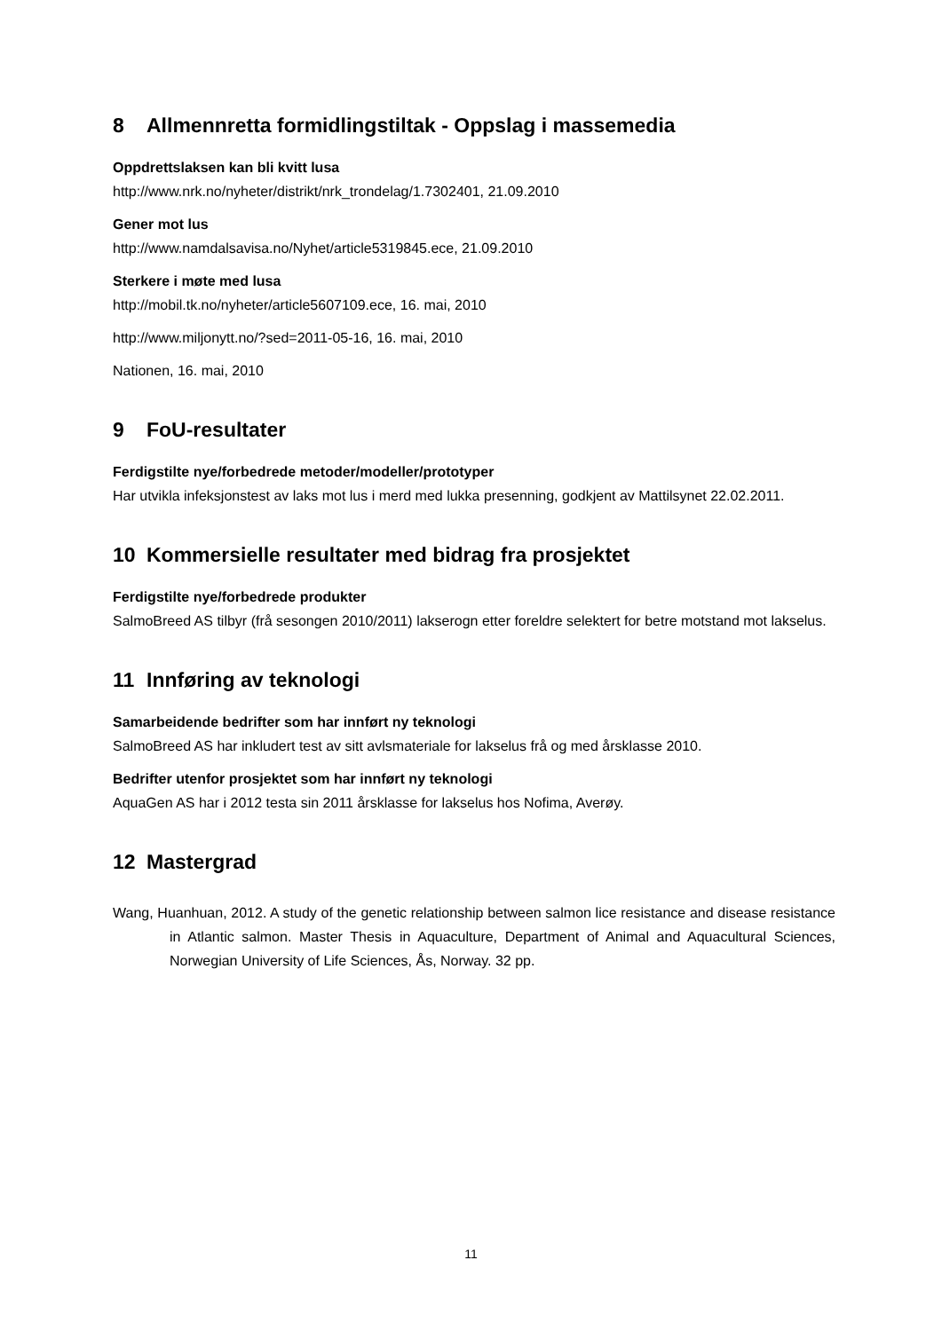8 Allmennretta formidlingstiltak - Oppslag i massemedia
Oppdrettslaksen kan bli kvitt lusa
http://www.nrk.no/nyheter/distrikt/nrk_trondelag/1.7302401, 21.09.2010
Gener mot lus
http://www.namdalsavisa.no/Nyhet/article5319845.ece, 21.09.2010
Sterkere i møte med lusa
http://mobil.tk.no/nyheter/article5607109.ece, 16. mai, 2010
http://www.miljonytt.no/?sed=2011-05-16, 16. mai, 2010
Nationen, 16. mai, 2010
9 FoU-resultater
Ferdigstilte nye/forbedrede metoder/modeller/prototyper
Har utvikla infeksjonstest av laks mot lus i merd med lukka presenning, godkjent av Mattilsynet 22.02.2011.
10 Kommersielle resultater med bidrag fra prosjektet
Ferdigstilte nye/forbedrede produkter
SalmoBreed AS tilbyr (frå sesongen 2010/2011) lakserogn etter foreldre selektert for betre motstand mot lakselus.
11 Innføring av teknologi
Samarbeidende bedrifter som har innført ny teknologi
SalmoBreed AS har inkludert test av sitt avlsmateriale for lakselus frå og med årsklasse 2010.
Bedrifter utenfor prosjektet som har innført ny teknologi
AquaGen AS har i 2012 testa sin 2011 årsklasse for lakselus hos Nofima, Averøy.
12 Mastergrad
Wang, Huanhuan, 2012. A study of the genetic relationship between salmon lice resistance and disease resistance in Atlantic salmon. Master Thesis in Aquaculture, Department of Animal and Aquacultural Sciences, Norwegian University of Life Sciences, Ås, Norway. 32 pp.
11